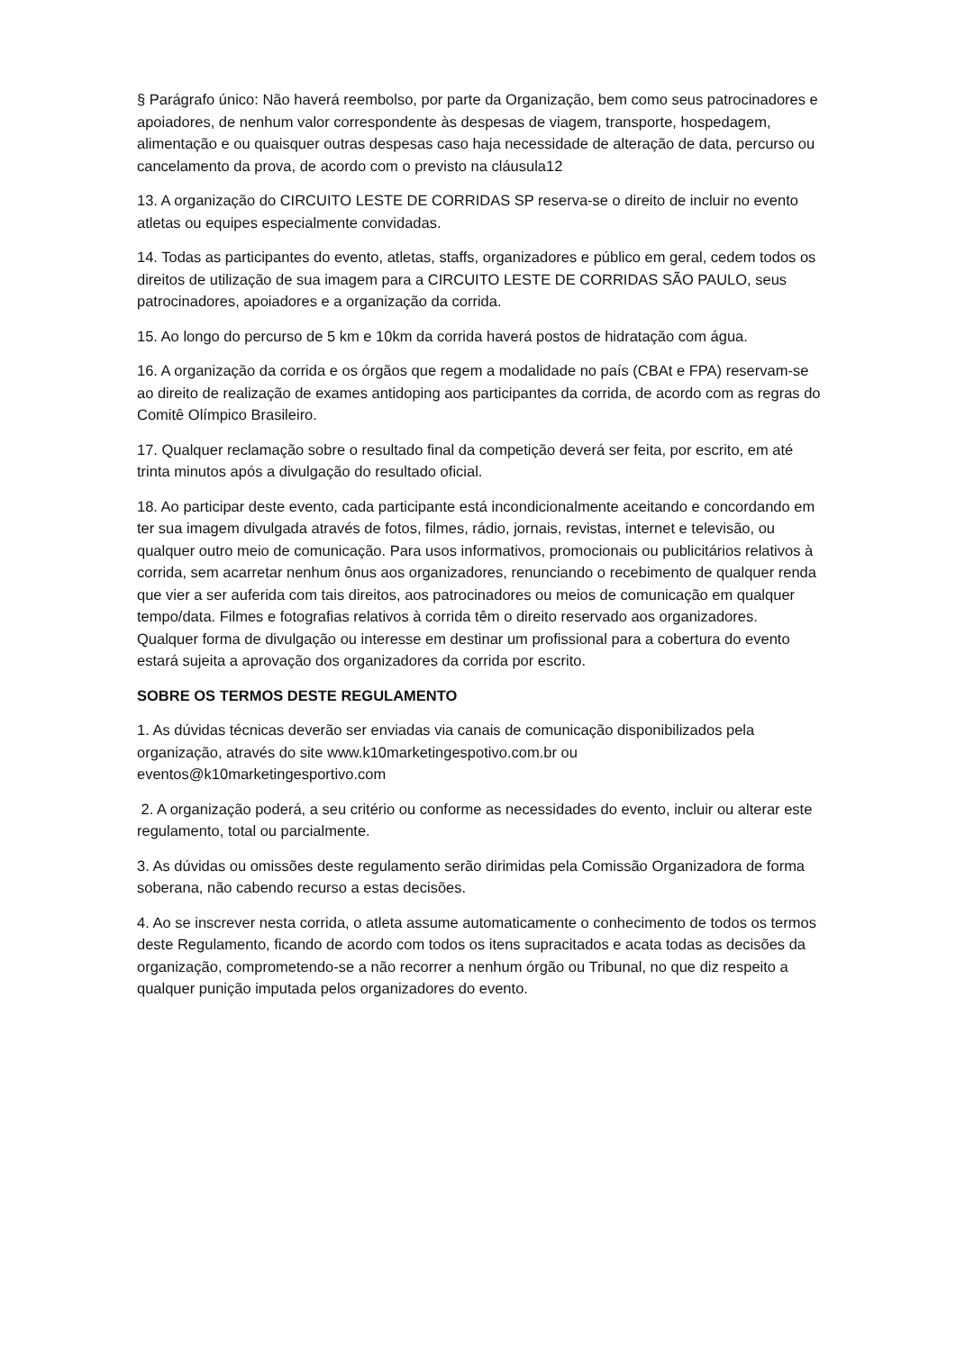§ Parágrafo único: Não haverá reembolso, por parte da Organização, bem como seus patrocinadores e apoiadores, de nenhum valor correspondente às despesas de viagem, transporte, hospedagem, alimentação e ou quaisquer outras despesas caso haja necessidade de alteração de data, percurso ou cancelamento da prova, de acordo com o previsto na cláusula12
13. A organização do CIRCUITO LESTE DE CORRIDAS SP reserva-se o direito de incluir no evento atletas ou equipes especialmente convidadas.
14. Todas as participantes do evento, atletas, staffs, organizadores e público em geral, cedem todos os direitos de utilização de sua imagem para a CIRCUITO LESTE DE CORRIDAS SÃO PAULO, seus patrocinadores, apoiadores e a organização da corrida.
15. Ao longo do percurso de 5 km e 10km da corrida haverá postos de hidratação com água.
16. A organização da corrida e os órgãos que regem a modalidade no país (CBAt e FPA) reservam-se ao direito de realização de exames antidoping aos participantes da corrida, de acordo com as regras do Comitê Olímpico Brasileiro.
17. Qualquer reclamação sobre o resultado final da competição deverá ser feita, por escrito, em até trinta minutos após a divulgação do resultado oficial.
18. Ao participar deste evento, cada participante está incondicionalmente aceitando e concordando em ter sua imagem divulgada através de fotos, filmes, rádio, jornais, revistas, internet e televisão, ou qualquer outro meio de comunicação. Para usos informativos, promocionais ou publicitários relativos à corrida, sem acarretar nenhum ônus aos organizadores, renunciando o recebimento de qualquer renda que vier a ser auferida com tais direitos, aos patrocinadores ou meios de comunicação em qualquer tempo/data. Filmes e fotografias relativos à corrida têm o direito reservado aos organizadores. Qualquer forma de divulgação ou interesse em destinar um profissional para a cobertura do evento estará sujeita a aprovação dos organizadores da corrida por escrito.
SOBRE OS TERMOS DESTE REGULAMENTO
1. As dúvidas técnicas deverão ser enviadas via canais de comunicação disponibilizados pela organização, através do site www.k10marketingespotivo.com.br ou eventos@k10marketingesportivo.com
2. A organização poderá, a seu critério ou conforme as necessidades do evento, incluir ou alterar este regulamento, total ou parcialmente.
3. As dúvidas ou omissões deste regulamento serão dirimidas pela Comissão Organizadora de forma soberana, não cabendo recurso a estas decisões.
4. Ao se inscrever nesta corrida, o atleta assume automaticamente o conhecimento de todos os termos deste Regulamento, ficando de acordo com todos os itens supracitados e acata todas as decisões da organização, comprometendo-se a não recorrer a nenhum órgão ou Tribunal, no que diz respeito a qualquer punição imputada pelos organizadores do evento.